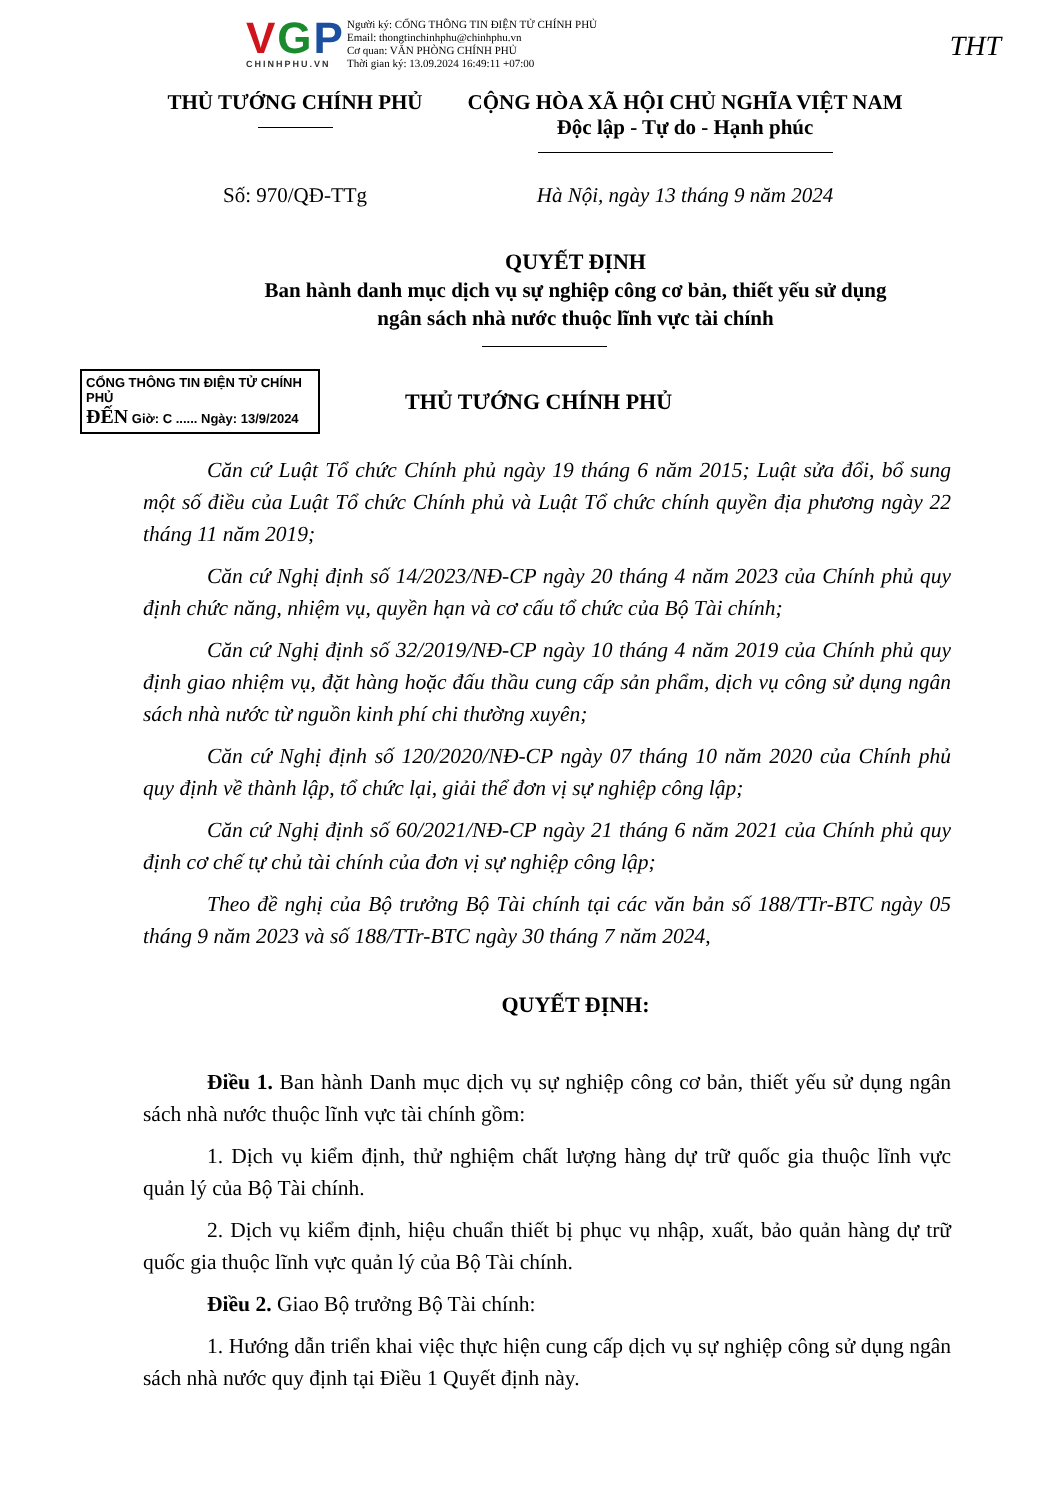VGP
CHINHPHU.VN
Người ký: CỔNG THÔNG TIN ĐIỆN TỬ CHÍNH PHỦ
Email: thongtinchinhphu@chinhphu.vn
Cơ quan: VĂN PHÒNG CHÍNH PHỦ
Thời gian ký: 13.09.2024 16:49:11 +07:00
THT
THỦ TƯỚNG CHÍNH PHỦ CỘNG HÒA XÃ HỘI CHỦ NGHĨA VIỆT NAM
Độc lập - Tự do - Hạnh phúc
Số: 970/QĐ-TTg Hà Nội, ngày 13 tháng 9 năm 2024
QUYẾT ĐỊNH
Ban hành danh mục dịch vụ sự nghiệp công cơ bản, thiết yếu sử dụng
ngân sách nhà nước thuộc lĩnh vực tài chính
CỔNG THÔNG TIN ĐIỆN TỬ CHÍNH PHỦ
ĐẾN Giờ: C ...... Ngày: 13/9/2024
THỦ TƯỚNG CHÍNH PHỦ
Căn cứ Luật Tổ chức Chính phủ ngày 19 tháng 6 năm 2015; Luật sửa đổi, bổ sung một số điều của Luật Tổ chức Chính phủ và Luật Tổ chức chính quyền địa phương ngày 22 tháng 11 năm 2019;
Căn cứ Nghị định số 14/2023/NĐ-CP ngày 20 tháng 4 năm 2023 của Chính phủ quy định chức năng, nhiệm vụ, quyền hạn và cơ cấu tổ chức của Bộ Tài chính;
Căn cứ Nghị định số 32/2019/NĐ-CP ngày 10 tháng 4 năm 2019 của Chính phủ quy định giao nhiệm vụ, đặt hàng hoặc đấu thầu cung cấp sản phẩm, dịch vụ công sử dụng ngân sách nhà nước từ nguồn kinh phí chi thường xuyên;
Căn cứ Nghị định số 120/2020/NĐ-CP ngày 07 tháng 10 năm 2020 của Chính phủ quy định về thành lập, tổ chức lại, giải thể đơn vị sự nghiệp công lập;
Căn cứ Nghị định số 60/2021/NĐ-CP ngày 21 tháng 6 năm 2021 của Chính phủ quy định cơ chế tự chủ tài chính của đơn vị sự nghiệp công lập;
Theo đề nghị của Bộ trưởng Bộ Tài chính tại các văn bản số 188/TTr-BTC ngày 05 tháng 9 năm 2023 và số 188/TTr-BTC ngày 30 tháng 7 năm 2024,
QUYẾT ĐỊNH:
Điều 1. Ban hành Danh mục dịch vụ sự nghiệp công cơ bản, thiết yếu sử dụng ngân sách nhà nước thuộc lĩnh vực tài chính gồm:
1. Dịch vụ kiểm định, thử nghiệm chất lượng hàng dự trữ quốc gia thuộc lĩnh vực quản lý của Bộ Tài chính.
2. Dịch vụ kiểm định, hiệu chuẩn thiết bị phục vụ nhập, xuất, bảo quản hàng dự trữ quốc gia thuộc lĩnh vực quản lý của Bộ Tài chính.
Điều 2. Giao Bộ trưởng Bộ Tài chính:
1. Hướng dẫn triển khai việc thực hiện cung cấp dịch vụ sự nghiệp công sử dụng ngân sách nhà nước quy định tại Điều 1 Quyết định này.